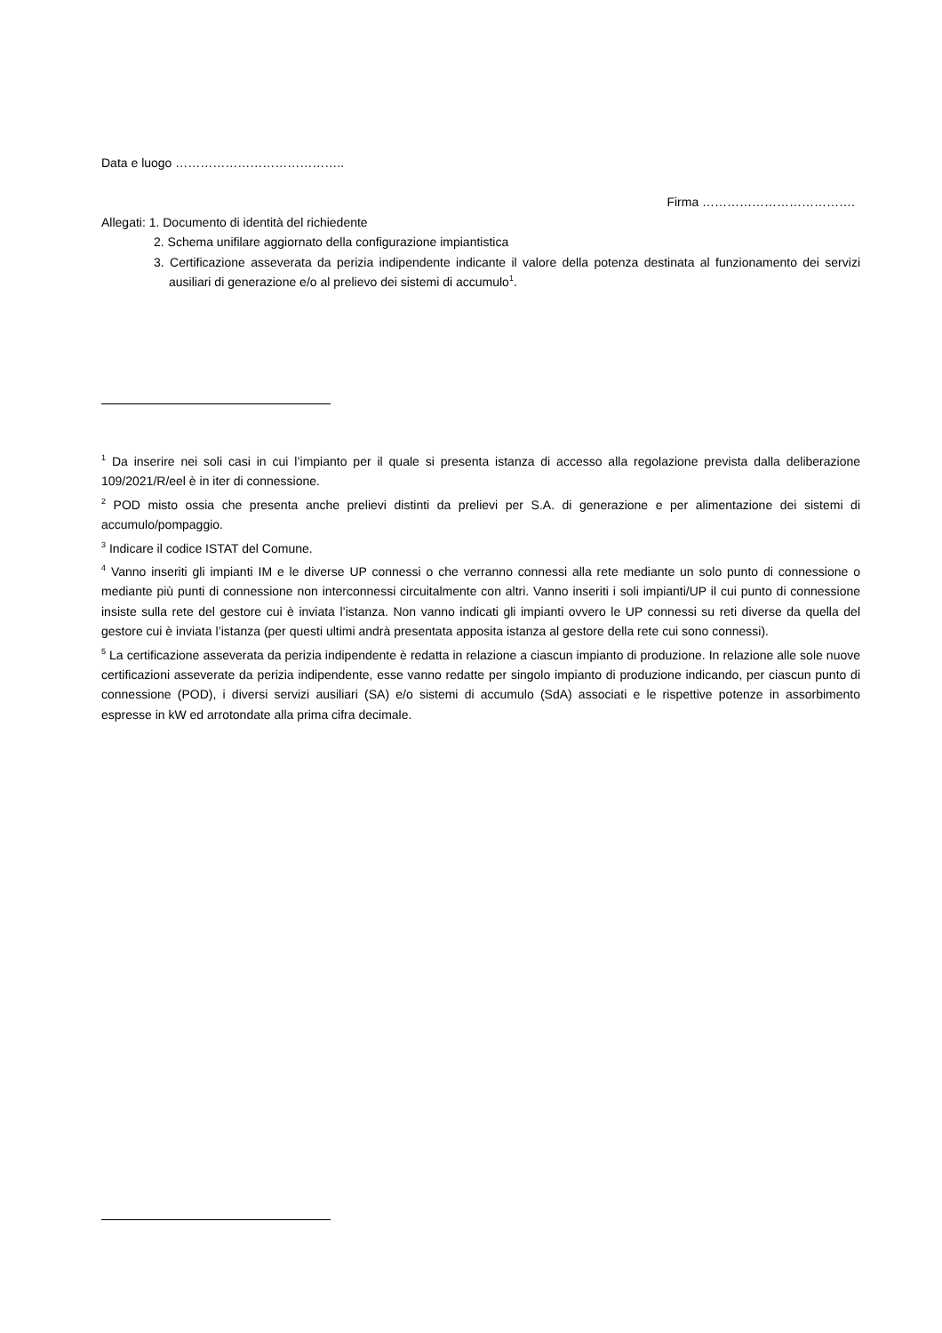Data e luogo …………………………………..
Firma ……………………………….
Allegati: 1. Documento di identità del richiedente
2. Schema unifilare aggiornato della configurazione impiantistica
3. Certificazione asseverata da perizia indipendente indicante il valore della potenza destinata al funzionamento dei servizi ausiliari di generazione e/o al prelievo dei sistemi di accumulo<sup>1</sup>.
<sup>1</sup> Da inserire nei soli casi in cui l’impianto per il quale si presenta istanza di accesso alla regolazione prevista dalla deliberazione 109/2021/R/eel è in iter di connessione.
<sup>2</sup> POD misto ossia che presenta anche prelievi distinti da prelievi per S.A. di generazione e per alimentazione dei sistemi di accumulo/pompaggio.
<sup>3</sup> Indicare il codice ISTAT del Comune.
<sup>4</sup> Vanno inseriti gli impianti IM e le diverse UP connessi o che verranno connessi alla rete mediante un solo punto di connessione o mediante più punti di connessione non interconnessi circuitalmente con altri. Vanno inseriti i soli impianti/UP il cui punto di connessione insiste sulla rete del gestore cui è inviata l’istanza. Non vanno indicati gli impianti ovvero le UP connessi su reti diverse da quella del gestore cui è inviata l’istanza (per questi ultimi andrà presentata apposita istanza al gestore della rete cui sono connessi).
<sup>5</sup> La certificazione asseverata da perizia indipendente è redatta in relazione a ciascun impianto di produzione. In relazione alle sole nuove certificazioni asseverate da perizia indipendente, esse vanno redatte per singolo impianto di produzione indicando, per ciascun punto di connessione (POD), i diversi servizi ausiliari (SA) e/o sistemi di accumulo (SdA) associati e le rispettive potenze in assorbimento espresse in kW ed arrotondate alla prima cifra decimale.